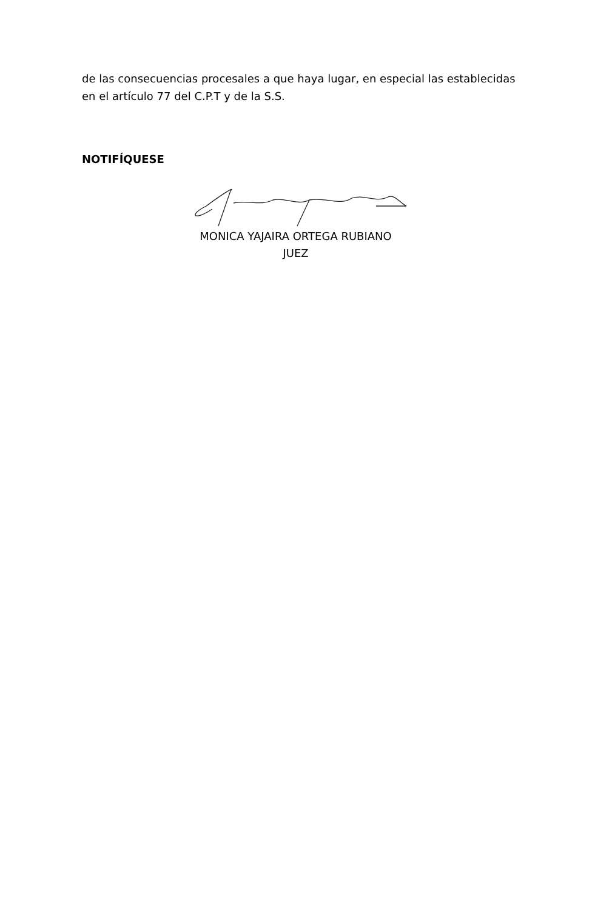de las consecuencias procesales a que haya lugar, en especial las establecidas en el artículo 77 del C.P.T y de la S.S.
NOTIFÍQUESE
MONICA YAJAIRA ORTEGA RUBIANO
JUEZ